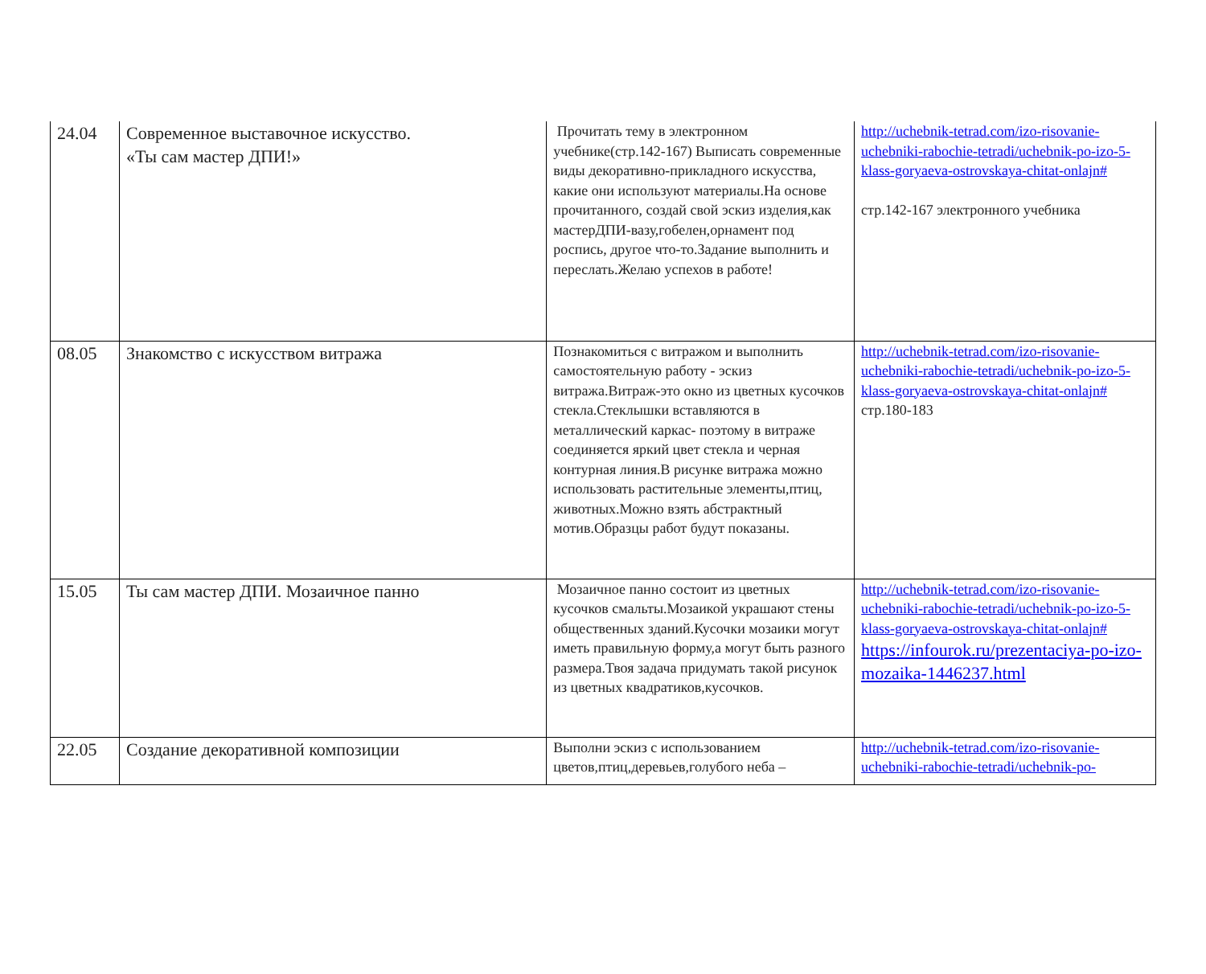| 24.04 | Современное выставочное искусство. «Ты сам мастер ДПИ!» | Прочитать тему в электронном учебнике(стр.142-167) Выписать современные виды декоративно-прикладного искусства, какие они используют материалы.На основе прочитанного, создай свой эскиз изделия,как мастерДПИ-вазу,гобелен,орнамент под роспись, другое что-то.Задание выполнить и переслать.Желаю успехов в работе! | http://uchebnik-tetrad.com/izo-risovanie-uchebniki-rabochie-tetradi/uchebnik-po-izo-5-klass-goryaeva-ostrovskaya-chitat-onlajn# стр.142-167 электронного учебника |
| 08.05 | Знакомство с искусством витража | Познакомиться с витражом и выполнить самостоятельную работу - эскиз витража.Витраж-это окно из цветных кусочков стекла.Стеклышки вставляются в металлический каркас- поэтому в витраже соединяется яркий цвет стекла и черная контурная линия.В рисунке витража можно использовать растительные элементы,птиц, животных.Можно взять абстрактный мотив.Образцы работ будут показаны. | http://uchebnik-tetrad.com/izo-risovanie-uchebniki-rabochie-tetradi/uchebnik-po-izo-5-klass-goryaeva-ostrovskaya-chitat-onlajn# стр.180-183 |
| 15.05 | Ты сам мастер ДПИ. Мозаичное панно | Мозаичное панно состоит из цветных кусочков смальты.Мозаикой украшают стены общественных зданий.Кусочки мозаики могут иметь правильную форму,а могут быть разного размера.Твоя задача придумать такой рисунок из цветных квадратиков,кусочков. | http://uchebnik-tetrad.com/izo-risovanie-uchebniki-rabochie-tetradi/uchebnik-po-izo-5-klass-goryaeva-ostrovskaya-chitat-onlajn# https://infourok.ru/prezentaciya-po-izo-mozaika-1446237.html |
| 22.05 | Создание декоративной композиции | Выполни эскиз с использованием цветов,птиц,деревьев,голубого неба – | http://uchebnik-tetrad.com/izo-risovanie-uchebniki-rabochie-tetradi/uchebnik-po- |